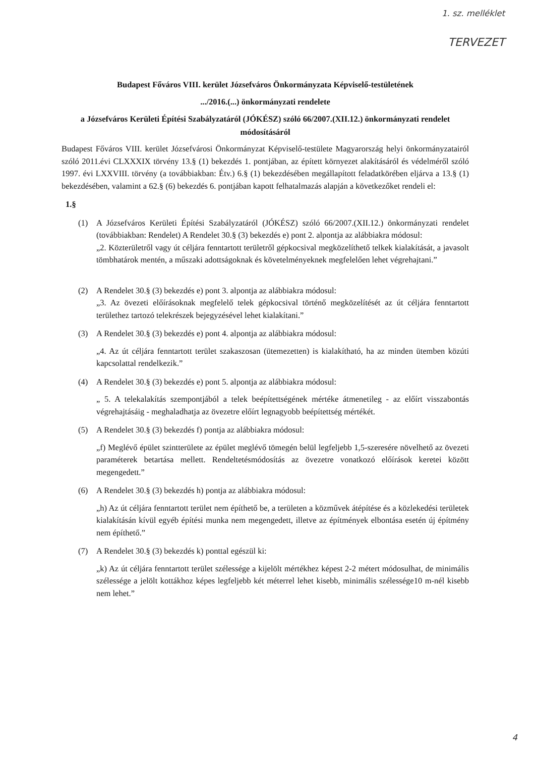1. sz. melléklet
TERVEZET
Budapest Főváros VIII. kerület Józsefváros Önkormányzata Képviselő-testületének
.../2016.(...) önkormányzati rendelete
a Józsefváros Kerületi Építési Szabályzatáról (JÓKÉSZ) szóló 66/2007.(XII.12.) önkormányzati rendelet módosításáról
Budapest Főváros VIII. kerület Józsefvárosi Önkormányzat Képviselő-testülete Magyarország helyi önkormányzatairól szóló 2011.évi CLXXXIX törvény 13.§ (1) bekezdés 1. pontjában, az épített környezet alakításáról és védelméről szóló 1997. évi LXXVIII. törvény (a továbbiakban: Étv.) 6.§ (1) bekezdésében megállapított feladatkörében eljárva a 13.§ (1) bekezdésében, valamint a 62.§ (6) bekezdés 6. pontjában kapott felhatalmazás alapján a következőket rendeli el:
1.§
(1) A Józsefváros Kerületi Építési Szabályzatáról (JÓKÉSZ) szóló 66/2007.(XII.12.) önkormányzati rendelet (továbbiakban: Rendelet) A Rendelet 30.§ (3) bekezdés e) pont 2. alpontja az alábbiakra módosul:
„2. Közterületről vagy út céljára fenntartott területről gépkocsival megközelíthető telkek kialakítását, a javasolt tömbhatárok mentén, a műszaki adottságoknak és követelményeknek megfelelően lehet végrehajtani.”
(2) A Rendelet 30.§ (3) bekezdés e) pont 3. alpontja az alábbiakra módosul:
„3. Az övezeti előírásoknak megfelelő telek gépkocsival történő megközelítését az út céljára fenntartott területhez tartozó telekrészek bejegyzésével lehet kialakítani.”
(3) A Rendelet 30.§ (3) bekezdés e) pont 4. alpontja az alábbiakra módosul:
„4. Az út céljára fenntartott terület szakaszosan (ütemezetten) is kialakítható, ha az minden ütemben közúti kapcsolattal rendelkezik.”
(4) A Rendelet 30.§ (3) bekezdés e) pont 5. alpontja az alábbiakra módosul:
„ 5. A telekalakítás szempontjából a telek beépítettségének mértéke átmenetileg - az előírt visszabontás végrehajtásáig - meghaladhatja az övezetre előírt legnagyobb beépítettség mértékét.
(5) A Rendelet 30.§ (3) bekezdés f) pontja az alábbiakra módosul:
„f) Meglévő épület szintterülete az épület meglévő tömegén belül legfeljebb 1,5-szeresére növelhető az övezeti paraméterek betartása mellett. Rendeltetésmódosítás az övezetre vonatkozó előírások keretei között megengedett.”
(6) A Rendelet 30.§ (3) bekezdés h) pontja az alábbiakra módosul:
„h) Az út céljára fenntartott terület nem építhető be, a területen a közművek átépítése és a közlekedési területek kialakításán kívül egyéb építési munka nem megengedett, illetve az építmények elbontása esetén új építmény nem építhető.”
(7) A Rendelet 30.§ (3) bekezdés k) ponttal egészül ki:
„k) Az út céljára fenntartott terület szélessége a kijelölt mértékhez képest 2-2 métert módosulhat, de minimális szélessége a jelölt kottákhoz képes legfeljebb két méterrel lehet kisebb, minimális szélessége10 m-nél kisebb nem lehet.”
4